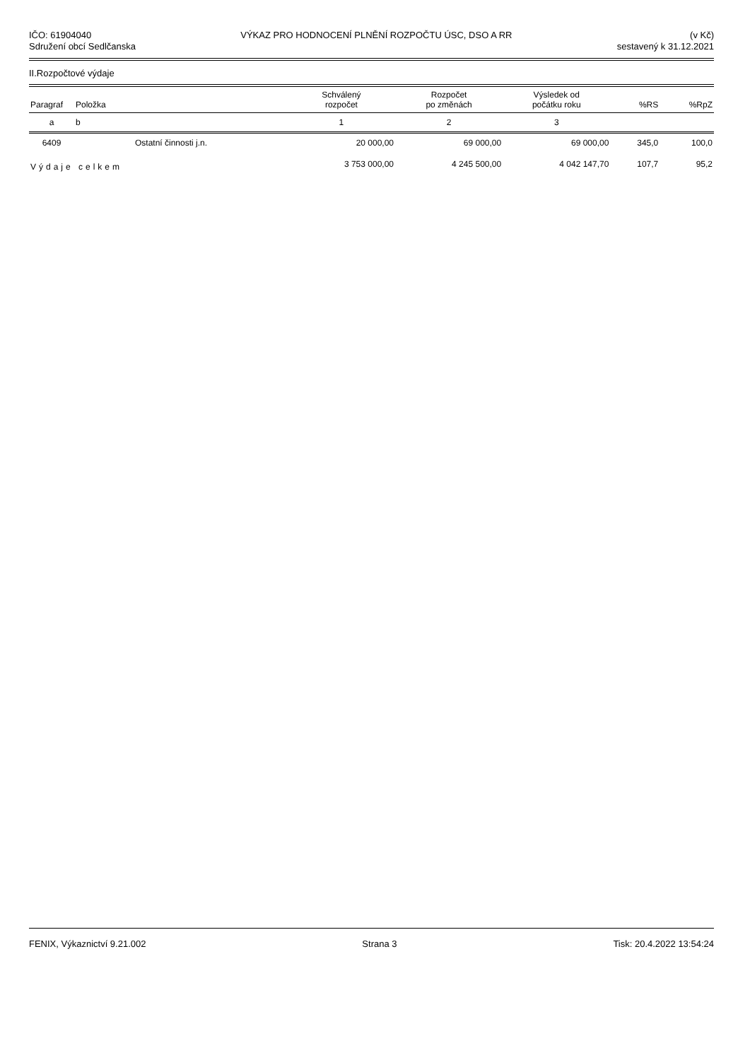IČO: 61904040
Sdružení obcí Sedlčanska
VÝKAZ PRO HODNOCENÍ PLNĚNÍ ROZPOČTU ÚSC, DSO A RR
(v Kč)
sestavený k 31.12.2021
II.Rozpočtové výdaje
| Paragraf | Položka | | Schválený rozpočet | Rozpočet po změnách | Výsledek od počátku roku | %RS | %RpZ |
| --- | --- | --- | --- | --- | --- | --- | --- |
| a | b | | 1 | 2 | 3 | | |
| 6409 | | Ostatní činnosti j.n. | 20 000,00 | 69 000,00 | 69 000,00 | 345,0 | 100,0 |
| Výdaje celkem | | | 3 753 000,00 | 4 245 500,00 | 4 042 147,70 | 107,7 | 95,2 |
FENIX, Výkaznictví 9.21.002 Strana 3 Tisk: 20.4.2022 13:54:24